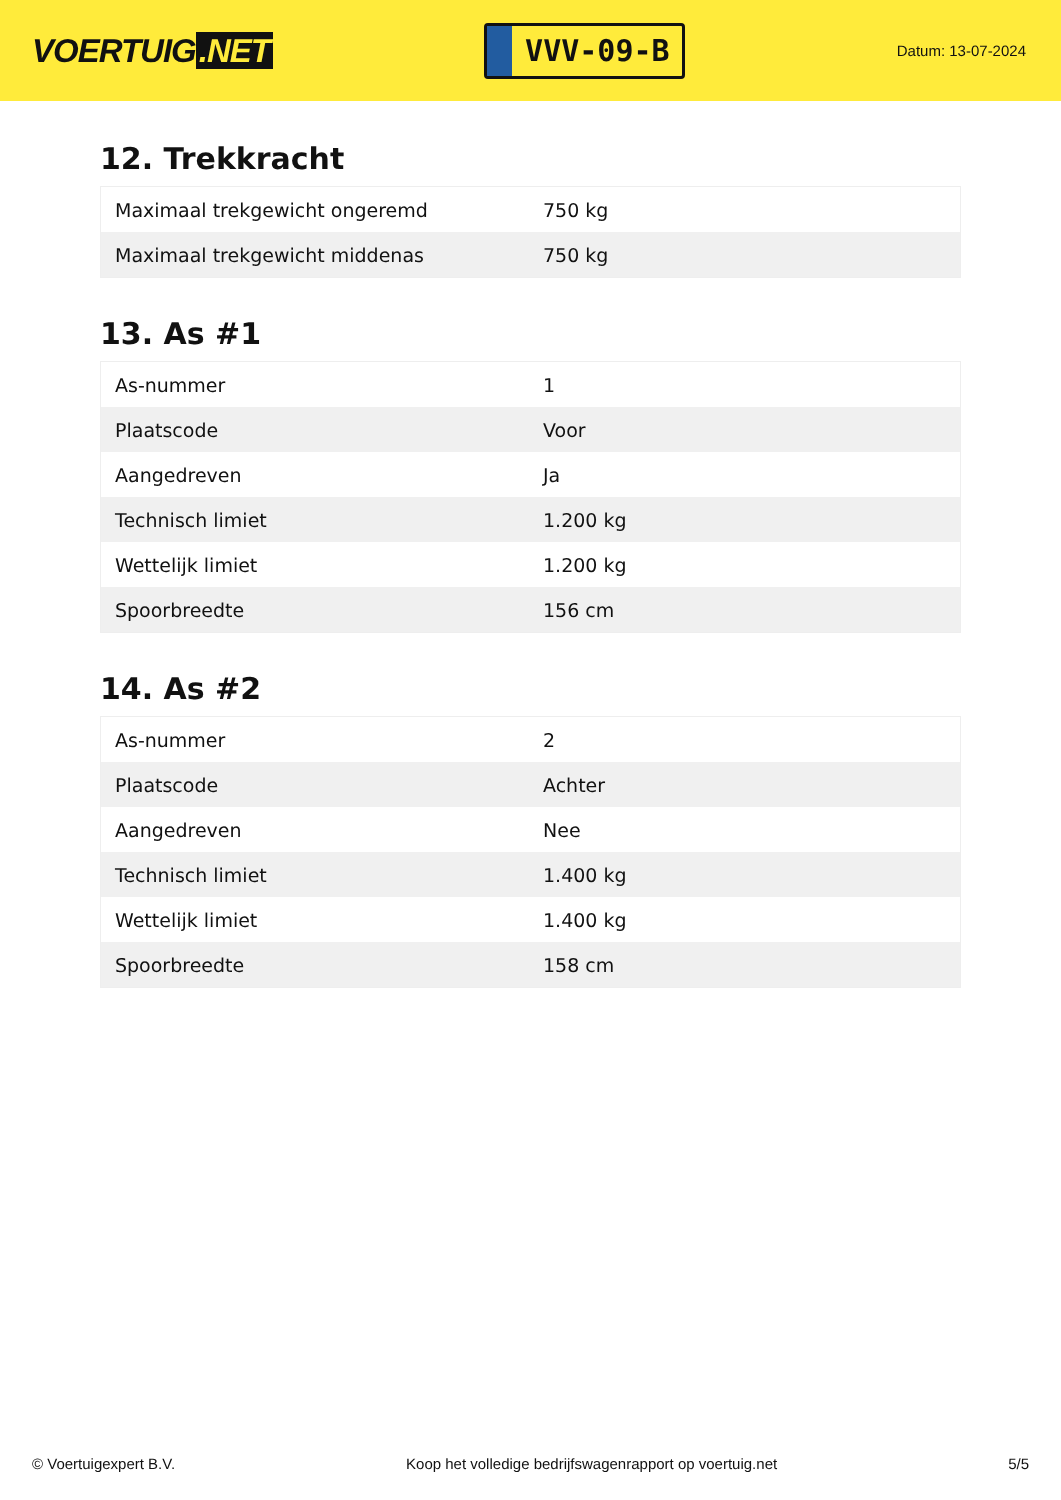VOERTUIG.NET
VVV-09-B
Datum: 13-07-2024
12. Trekkracht
| Maximaal trekgewicht ongeremd | 750 kg |
| Maximaal trekgewicht middenas | 750 kg |
13. As #1
| As-nummer | 1 |
| Plaatscode | Voor |
| Aangedreven | Ja |
| Technisch limiet | 1.200 kg |
| Wettelijk limiet | 1.200 kg |
| Spoorbreedte | 156 cm |
14. As #2
| As-nummer | 2 |
| Plaatscode | Achter |
| Aangedreven | Nee |
| Technisch limiet | 1.400 kg |
| Wettelijk limiet | 1.400 kg |
| Spoorbreedte | 158 cm |
© Voertuigexpert B.V. Koop het volledige bedrijfswagenrapport op voertuig.net 5/5